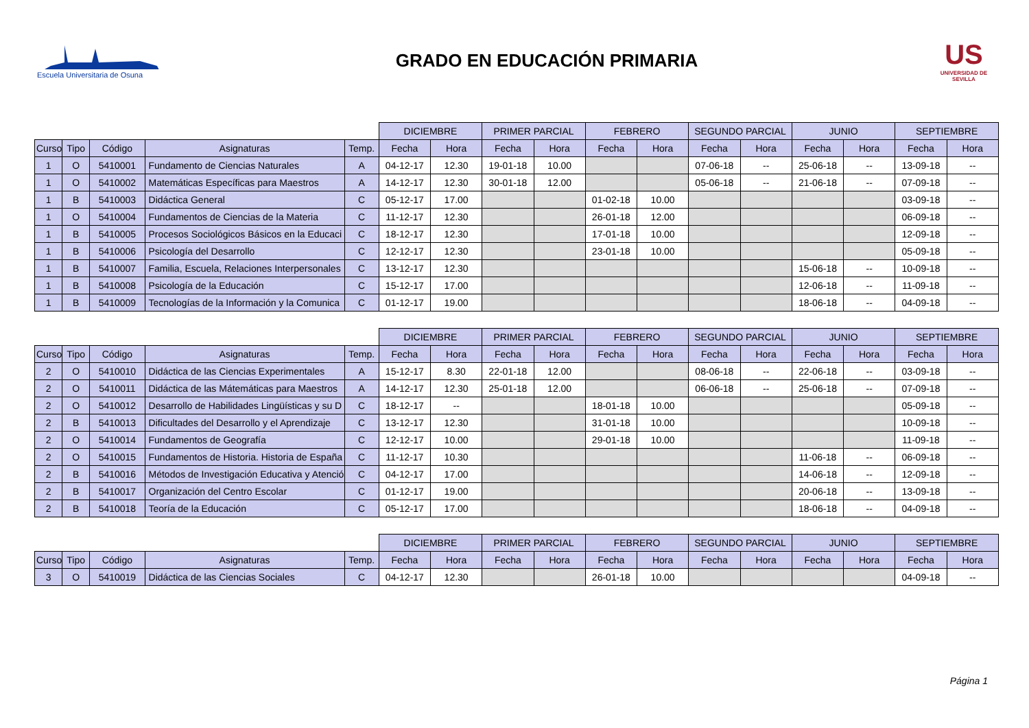Escuela Universitaria de Osuna
GRADO EN EDUCACIÓN PRIMARIA
US
UNIVERSIDAD DE SEVILLA
| | | | | | DICIEMBRE | | PRIMER PARCIAL | | FEBRERO | | SEGUNDO PARCIAL | | JUNIO | | SEPTIEMBRE | |
| Curso | Tipo | Código | Asignaturas | Temp. | Fecha | Hora | Fecha | Hora | Fecha | Hora | Fecha | Hora | Fecha | Hora | Fecha | Hora |
| 1 | O | 5410001 | Fundamento de Ciencias Naturales | A | 04-12-17 | 12.30 | 19-01-18 | 10.00 | | | 07-06-18 | -- | 25-06-18 | -- | 13-09-18 | -- |
| 1 | O | 5410002 | Matemáticas Específicas para Maestros | A | 14-12-17 | 12.30 | 30-01-18 | 12.00 | | | 05-06-18 | -- | 21-06-18 | -- | 07-09-18 | -- |
| 1 | B | 5410003 | Didáctica General | C | 05-12-17 | 17.00 | | | 01-02-18 | 10.00 | | | | | 03-09-18 | -- |
| 1 | O | 5410004 | Fundamentos de Ciencias de la Materia | C | 11-12-17 | 12.30 | | | 26-01-18 | 12.00 | | | | | 06-09-18 | -- |
| 1 | B | 5410005 | Procesos Sociológicos Básicos en la Educaci | C | 18-12-17 | 12.30 | | | 17-01-18 | 10.00 | | | | | 12-09-18 | -- |
| 1 | B | 5410006 | Psicología del Desarrollo | C | 12-12-17 | 12.30 | | | 23-01-18 | 10.00 | | | | | 05-09-18 | -- |
| 1 | B | 5410007 | Familia, Escuela, Relaciones Interpersonales | C | 13-12-17 | 12.30 | | | | | | | 15-06-18 | -- | 10-09-18 | -- |
| 1 | B | 5410008 | Psicología de la Educación | C | 15-12-17 | 17.00 | | | | | | | 12-06-18 | -- | 11-09-18 | -- |
| 1 | B | 5410009 | Tecnologías de la Información y la Comunica | C | 01-12-17 | 19.00 | | | | | | | 18-06-18 | -- | 04-09-18 | -- |
| | | | | | DICIEMBRE | | PRIMER PARCIAL | | FEBRERO | | SEGUNDO PARCIAL | | JUNIO | | SEPTIEMBRE | |
| Curso | Tipo | Código | Asignaturas | Temp. | Fecha | Hora | Fecha | Hora | Fecha | Hora | Fecha | Hora | Fecha | Hora | Fecha | Hora |
| 2 | O | 5410010 | Didáctica de las Ciencias Experimentales | A | 15-12-17 | 8.30 | 22-01-18 | 12.00 | | | 08-06-18 | -- | 22-06-18 | -- | 03-09-18 | -- |
| 2 | O | 5410011 | Didáctica de las Mátemáticas para Maestros | A | 14-12-17 | 12.30 | 25-01-18 | 12.00 | | | 06-06-18 | -- | 25-06-18 | -- | 07-09-18 | -- |
| 2 | O | 5410012 | Desarrollo de Habilidades Lingüísticas y su D | C | 18-12-17 | -- | | | 18-01-18 | 10.00 | | | | | 05-09-18 | -- |
| 2 | B | 5410013 | Dificultades del Desarrollo y el Aprendizaje | C | 13-12-17 | 12.30 | | | 31-01-18 | 10.00 | | | | | 10-09-18 | -- |
| 2 | O | 5410014 | Fundamentos de Geografía | C | 12-12-17 | 10.00 | | | 29-01-18 | 10.00 | | | | | 11-09-18 | -- |
| 2 | O | 5410015 | Fundamentos de Historia. Historia de España | C | 11-12-17 | 10.30 | | | | | | | 11-06-18 | -- | 06-09-18 | -- |
| 2 | B | 5410016 | Métodos de Investigación Educativa y Atenció | C | 04-12-17 | 17.00 | | | | | | | 14-06-18 | -- | 12-09-18 | -- |
| 2 | B | 5410017 | Organización del Centro Escolar | C | 01-12-17 | 19.00 | | | | | | | 20-06-18 | -- | 13-09-18 | -- |
| 2 | B | 5410018 | Teoría de la Educación | C | 05-12-17 | 17.00 | | | | | | | 18-06-18 | -- | 04-09-18 | -- |
| | | | | | DICIEMBRE | | PRIMER PARCIAL | | FEBRERO | | SEGUNDO PARCIAL | | JUNIO | | SEPTIEMBRE | |
| Curso | Tipo | Código | Asignaturas | Temp. | Fecha | Hora | Fecha | Hora | Fecha | Hora | Fecha | Hora | Fecha | Hora | Fecha | Hora |
| 3 | O | 5410019 | Didáctica de las Ciencias Sociales | C | 04-12-17 | 12.30 | | | 26-01-18 | 10.00 | | | | | 04-09-18 | -- |
Página 1